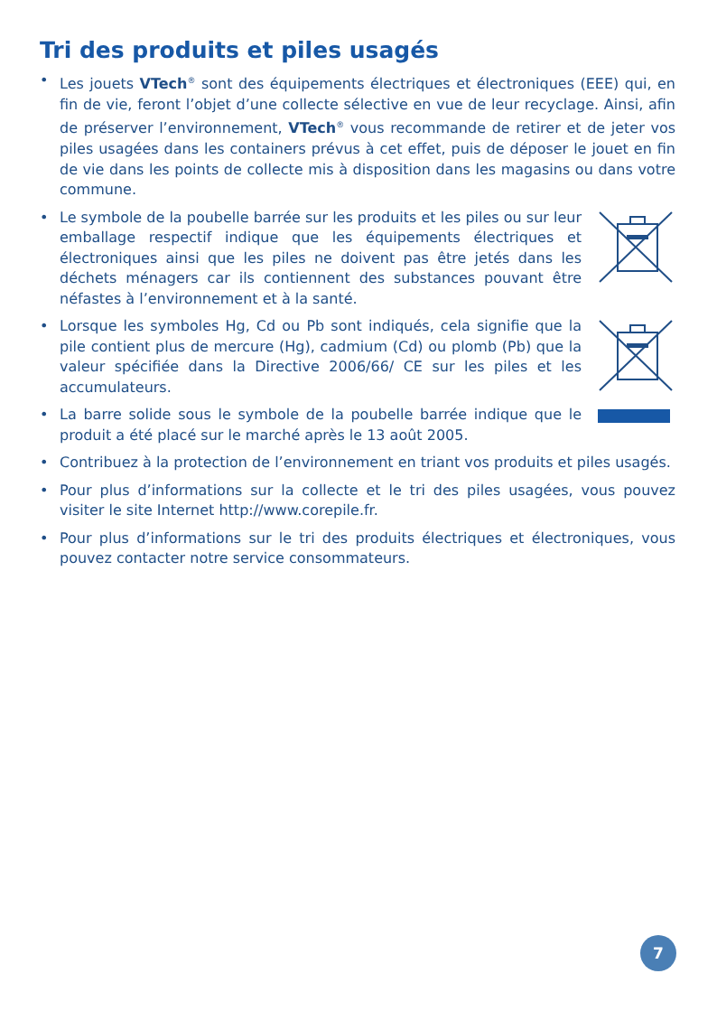Tri des produits et piles usagés
• Les jouets VTech<sup>®</sup> sont des équipements électriques et électroniques (EEE) qui, en fin de vie, feront l’objet d’une collecte sélective en vue de leur recyclage. Ainsi, afin de préserver l’environnement, VTech<sup>®</sup> vous recommande de retirer et de jeter vos piles usagées dans les containers prévus à cet effet, puis de déposer le jouet en fin de vie dans les points de collecte mis à disposition dans les magasins ou dans votre commune.
• Le symbole de la poubelle barrée sur les produits et les piles ou sur leur emballage respectif indique que les équipements électriques et électroniques ainsi que les piles ne doivent pas être jetés dans les déchets ménagers car ils contiennent des substances pouvant être néfastes à l’environnement et à la santé.
• Lorsque les symboles Hg, Cd ou Pb sont indiqués, cela signifie que la pile contient plus de mercure (Hg), cadmium (Cd) ou plomb (Pb) que la valeur spécifiée dans la Directive 2006/66/ CE sur les piles et les accumulateurs.
• La barre solide sous le symbole de la poubelle barrée indique que le produit a été placé sur le marché après le 13 août 2005.
• Contribuez à la protection de l’environnement en triant vos produits et piles usagés.
• Pour plus d’informations sur la collecte et le tri des piles usagées, vous pouvez visiter le site Internet http://www.corepile.fr.
• Pour plus d’informations sur le tri des produits électriques et électroniques, vous pouvez contacter notre service consommateurs.
7